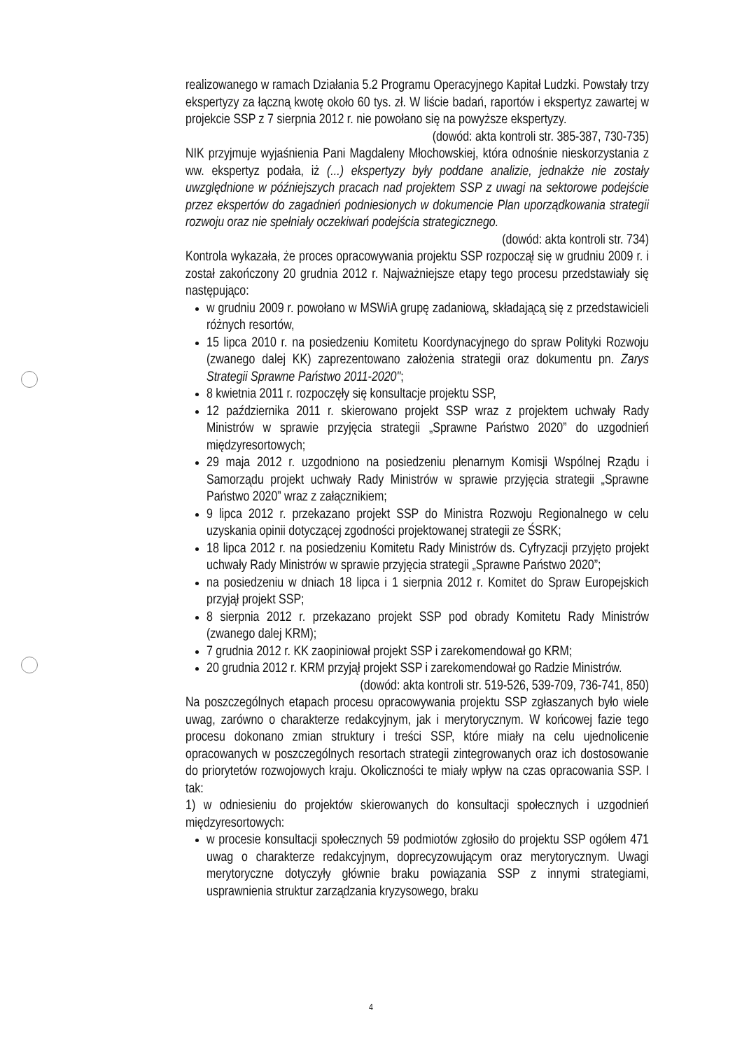realizowanego w ramach Działania 5.2 Programu Operacyjnego Kapitał Ludzki. Powstały trzy ekspertyzy za łączną kwotę około 60 tys. zł. W liście badań, raportów i ekspertyz zawartej w projekcie SSP z 7 sierpnia 2012 r. nie powołano się na powyższe ekspertyzy.
(dowód: akta kontroli str. 385-387, 730-735)
NIK przyjmuje wyjaśnienia Pani Magdaleny Młochowskiej, która odnośnie nieskorzystania z ww. ekspertyz podała, iż (...) ekspertyzy były poddane analizie, jednakże nie zostały uwzględnione w późniejszych pracach nad projektem SSP z uwagi na sektorowe podejście przez ekspertów do zagadnień podniesionych w dokumencie Plan uporządkowania strategii rozwoju oraz nie spełniały oczekiwań podejścia strategicznego.
(dowód: akta kontroli str. 734)
Kontrola wykazała, że proces opracowywania projektu SSP rozpoczął się w grudniu 2009 r. i został zakończony 20 grudnia 2012 r. Najważniejsze etapy tego procesu przedstawiały się następująco:
w grudniu 2009 r. powołano w MSWiA grupę zadaniową, składającą się z przedstawicieli różnych resortów,
15 lipca 2010 r. na posiedzeniu Komitetu Koordynacyjnego do spraw Polityki Rozwoju (zwanego dalej KK) zaprezentowano założenia strategii oraz dokumentu pn. Zarys Strategii Sprawne Państwo 2011-2020";
8 kwietnia 2011 r. rozpoczęły się konsultacje projektu SSP,
12 października 2011 r. skierowano projekt SSP wraz z projektem uchwały Rady Ministrów w sprawie przyjęcia strategii „Sprawne Państwo 2020” do uzgodnień międzyresortowych;
29 maja 2012 r. uzgodniono na posiedzeniu plenarnym Komisji Wspólnej Rządu i Samorządu projekt uchwały Rady Ministrów w sprawie przyjęcia strategii „Sprawne Państwo 2020” wraz z załącznikiem;
9 lipca 2012 r. przekazano projekt SSP do Ministra Rozwoju Regionalnego w celu uzyskania opinii dotyczącej zgodności projektowanej strategii ze ŚSRK;
18 lipca 2012 r. na posiedzeniu Komitetu Rady Ministrów ds. Cyfryzacji przyjęto projekt uchwały Rady Ministrów w sprawie przyjęcia strategii „Sprawne Państwo 2020”;
na posiedzeniu w dniach 18 lipca i 1 sierpnia 2012 r. Komitet do Spraw Europejskich przyjął projekt SSP;
8 sierpnia 2012 r. przekazano projekt SSP pod obrady Komitetu Rady Ministrów (zwanego dalej KRM);
7 grudnia 2012 r. KK zaopiniował projekt SSP i zarekomendował go KRM;
20 grudnia 2012 r. KRM przyjął projekt SSP i zarekomendował go Radzie Ministrów.
(dowód: akta kontroli str. 519-526, 539-709, 736-741, 850)
Na poszczególnych etapach procesu opracowywania projektu SSP zgłaszanych było wiele uwag, zarówno o charakterze redakcyjnym, jak i merytorycznym. W końcowej fazie tego procesu dokonano zmian struktury i treści SSP, które miały na celu ujednolicenie opracowanych w poszczególnych resortach strategii zintegrowanych oraz ich dostosowanie do priorytetów rozwojowych kraju. Okoliczności te miały wpływ na czas opracowania SSP. I tak:
1) w odniesieniu do projektów skierowanych do konsultacji społecznych i uzgodnień międzyresortowych:
w procesie konsultacji społecznych 59 podmiotów zgłosiło do projektu SSP ogółem 471 uwag o charakterze redakcyjnym, doprecyzowującym oraz merytorycznym. Uwagi merytoryczne dotyczyły głównie braku powiązania SSP z innymi strategiami, usprawnienia struktur zarządzania kryzysowego, braku
4